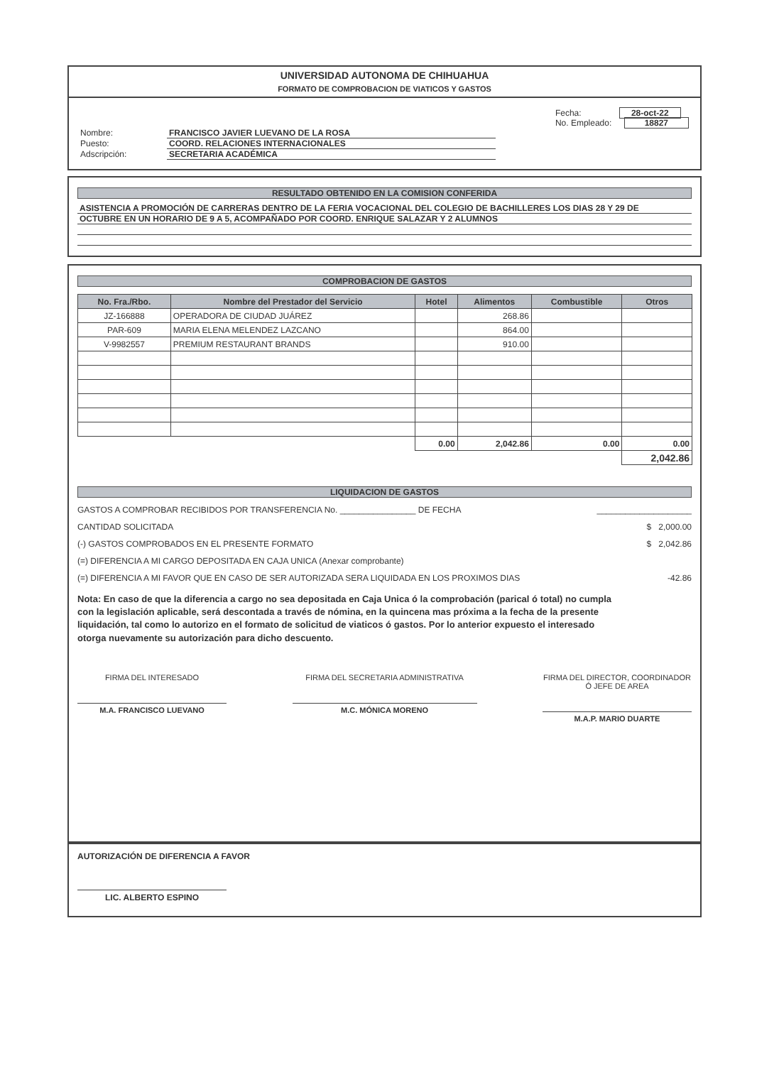UNIVERSIDAD AUTONOMA DE CHIHUAHUA
FORMATO DE COMPROBACION DE VIATICOS Y GASTOS
Nombre: FRANCISCO JAVIER LUEVANO DE LA ROSA
Puesto: COORD. RELACIONES INTERNACIONALES
Adscripción: SECRETARIA ACADÉMICA
Fecha: 28-oct-22
No. Empleado: 18827
RESULTADO OBTENIDO EN LA COMISION CONFERIDA
ASISTENCIA A PROMOCIÓN DE CARRERAS DENTRO DE LA FERIA VOCACIONAL DEL COLEGIO DE BACHILLERES LOS DIAS 28 Y 29 DE
OCTUBRE EN UN HORARIO DE 9 A 5, ACOMPAÑADO POR COORD. ENRIQUE SALAZAR Y 2 ALUMNOS
COMPROBACION DE GASTOS
| No. Fra./Rbo. | Nombre del Prestador del Servicio | Hotel | Alimentos | Combustible | Otros |
| --- | --- | --- | --- | --- | --- |
| JZ-166888 | OPERADORA DE CIUDAD JUÁREZ | | 268.86 | | |
| PAR-609 | MARIA ELENA MELENDEZ LAZCANO | | 864.00 | | |
| V-9982557 | PREMIUM RESTAURANT BRANDS | | 910.00 | | |
| | | 0.00 | 2,042.86 | 0.00 | 0.00 |
| | | | | | 2,042.86 |
LIQUIDACION DE GASTOS
GASTOS A COMPROBAR RECIBIDOS POR TRANSFERENCIA No. ________________ DE FECHA ____________________
CANTIDAD SOLICITADA $ 2,000.00
(-) GASTOS COMPROBADOS EN EL PRESENTE FORMATO $ 2,042.86
(=) DIFERENCIA A MI CARGO DEPOSITADA EN CAJA UNICA (Anexar comprobante)
(=) DIFERENCIA A MI FAVOR QUE EN CASO DE SER AUTORIZADA SERA LIQUIDADA EN LOS PROXIMOS DIAS -42.86
Nota: En caso de que la diferencia a cargo no sea depositada en Caja Unica ó la comprobación (parical ó total) no cumpla con la legislación aplicable, será descontada a través de nómina, en la quincena mas próxima a la fecha de la presente liquidación, tal como lo autorizo en el formato de solicitud de viaticos ó gastos. Por lo anterior expuesto el interesado otorga nuevamente su autorización para dicho descuento.
FIRMA DEL INTERESADO
M.A. FRANCISCO LUEVANO
FIRMA DEL SECRETARIA ADMINISTRATIVA
M.C. MÓNICA MORENO
FIRMA DEL DIRECTOR, COORDINADOR Ó JEFE DE AREA
M.A.P. MARIO DUARTE
AUTORIZACIÓN DE DIFERENCIA A FAVOR
LIC. ALBERTO ESPINO